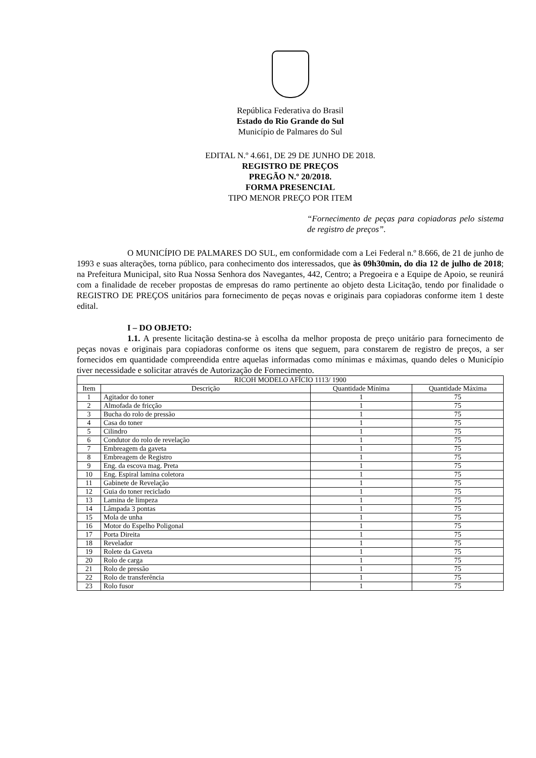República Federativa do Brasil
Estado do Rio Grande do Sul
Município de Palmares do Sul
EDITAL N.º 4.661, DE 29 DE JUNHO DE 2018.
REGISTRO DE PREÇOS
PREGÃO N.º 20/2018.
FORMA PRESENCIAL
TIPO MENOR PREÇO POR ITEM
“Fornecimento de peças para copiadoras pelo sistema de registro de preços”.
O MUNICÍPIO DE PALMARES DO SUL, em conformidade com a Lei Federal n.º 8.666, de 21 de junho de 1993 e suas alterações, torna público, para conhecimento dos interessados, que às 09h30min, do dia 12 de julho de 2018; na Prefeitura Municipal, sito Rua Nossa Senhora dos Navegantes, 442, Centro; a Pregoeira e a Equipe de Apoio, se reunirá com a finalidade de receber propostas de empresas do ramo pertinente ao objeto desta Licitação, tendo por finalidade o REGISTRO DE PREÇOS unitários para fornecimento de peças novas e originais para copiadoras conforme item 1 deste edital.
I – DO OBJETO:
1.1. A presente licitação destina-se à escolha da melhor proposta de preço unitário para fornecimento de peças novas e originais para copiadoras conforme os itens que seguem, para constarem de registro de preços, a ser fornecidos em quantidade compreendida entre aquelas informadas como mínimas e máximas, quando deles o Município tiver necessidade e solicitar através de Autorização de Fornecimento.
| RICOH MODELO AFÍCIO 1113/ 1900 | | | |
| --- | --- | --- | --- |
| Item | Descrição | Quantidade Mínima | Quantidade Máxima |
| 1 | Agitador do toner | 1 | 75 |
| 2 | Almofada de fricção | 1 | 75 |
| 3 | Bucha do rolo de pressão | 1 | 75 |
| 4 | Casa do toner | 1 | 75 |
| 5 | Cilindro | 1 | 75 |
| 6 | Condutor do rolo de revelação | 1 | 75 |
| 7 | Embreagem da gaveta | 1 | 75 |
| 8 | Embreagem de Registro | 1 | 75 |
| 9 | Eng. da escova mag. Preta | 1 | 75 |
| 10 | Eng. Espiral lamina coletora | 1 | 75 |
| 11 | Gabinete de Revelação | 1 | 75 |
| 12 | Guia do toner reciclado | 1 | 75 |
| 13 | Lamina de limpeza | 1 | 75 |
| 14 | Lâmpada 3 pontas | 1 | 75 |
| 15 | Mola de unha | 1 | 75 |
| 16 | Motor do Espelho Poligonal | 1 | 75 |
| 17 | Porta Direita | 1 | 75 |
| 18 | Revelador | 1 | 75 |
| 19 | Rolete da Gaveta | 1 | 75 |
| 20 | Rolo de carga | 1 | 75 |
| 21 | Rolo de pressão | 1 | 75 |
| 22 | Rolo de transferência | 1 | 75 |
| 23 | Rolo fusor | 1 | 75 |